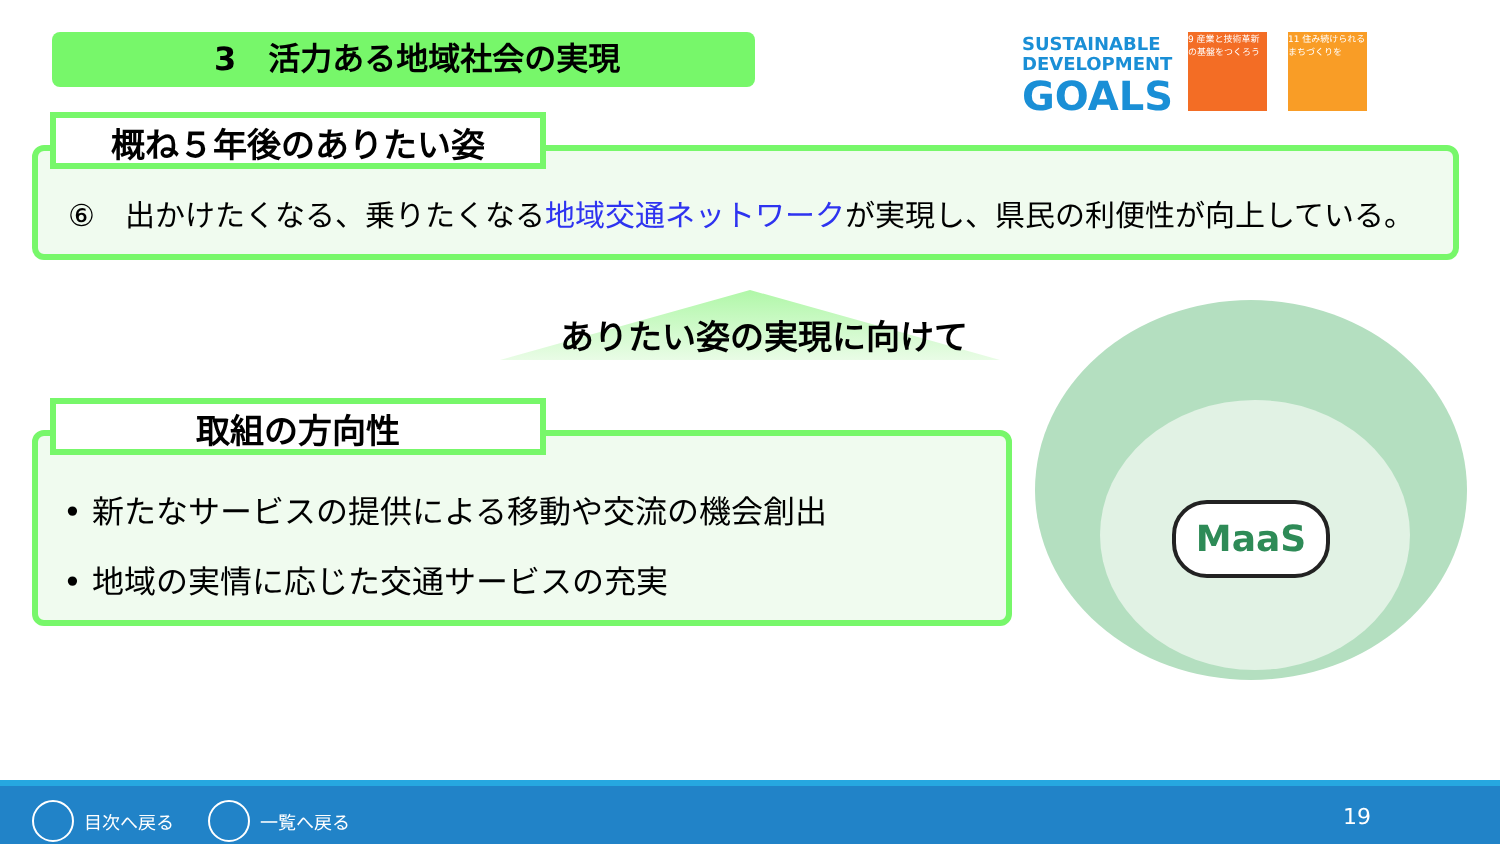3　活力ある地域社会の実現
SUSTAINABLE DEVELOPMENT
GOALS
9 産業と技術革新の基盤をつくろう
11 住み続けられるまちづくりを
⑥　出かけたくなる、乗りたくなる地域交通ネットワークが実現し、県民の利便性が向上している。
概ね５年後のありたい姿
ありたい姿の実現に向けて
• 新たなサービスの提供による移動や交流の機会創出
• 地域の実情に応じた交通サービスの充実
取組の方向性
MaaS
目次へ戻る 一覧へ戻る 19